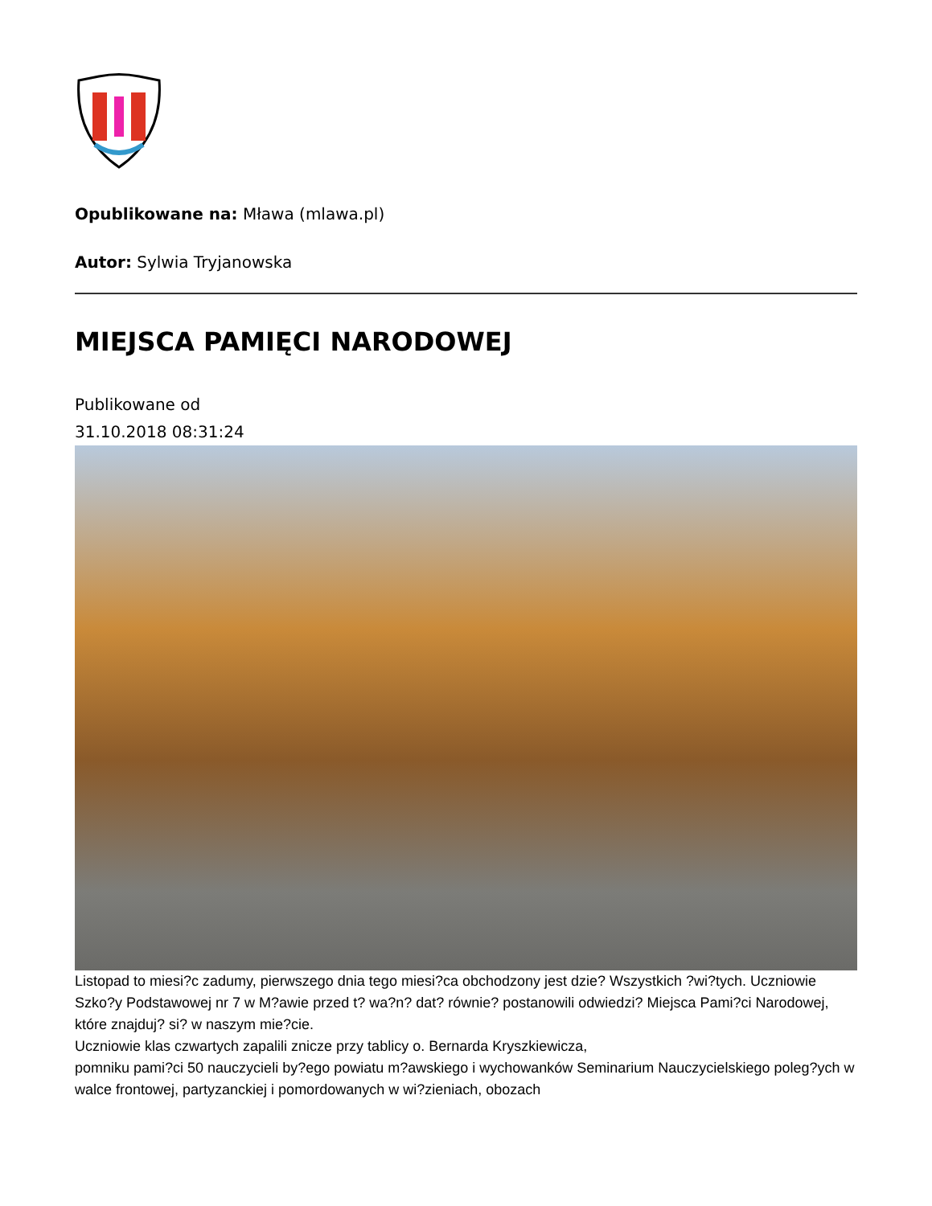Opublikowane na: Mława (mlawa.pl)
Autor: Sylwia Tryjanowska
MIEJSCA PAMIĘCI NARODOWEJ
Publikowane od
31.10.2018 08:31:24
Listopad to miesi?c zadumy, pierwszego dnia tego miesi?ca obchodzony jest dzie? Wszystkich ?wi?tych. Uczniowie Szko?y Podstawowej nr 7 w M?awie przed t? wa?n? dat? równie? postanowili odwiedzi? Miejsca Pami?ci Narodowej, które znajduj? si? w naszym mie?cie.
Uczniowie klas czwartych zapalili znicze przy tablicy o. Bernarda Kryszkiewicza,
pomniku pami?ci 50 nauczycieli by?ego powiatu m?awskiego i wychowanków Seminarium Nauczycielskiego poleg?ych w walce frontowej, partyzanckiej i pomordowanych w wi?zieniach, obozach